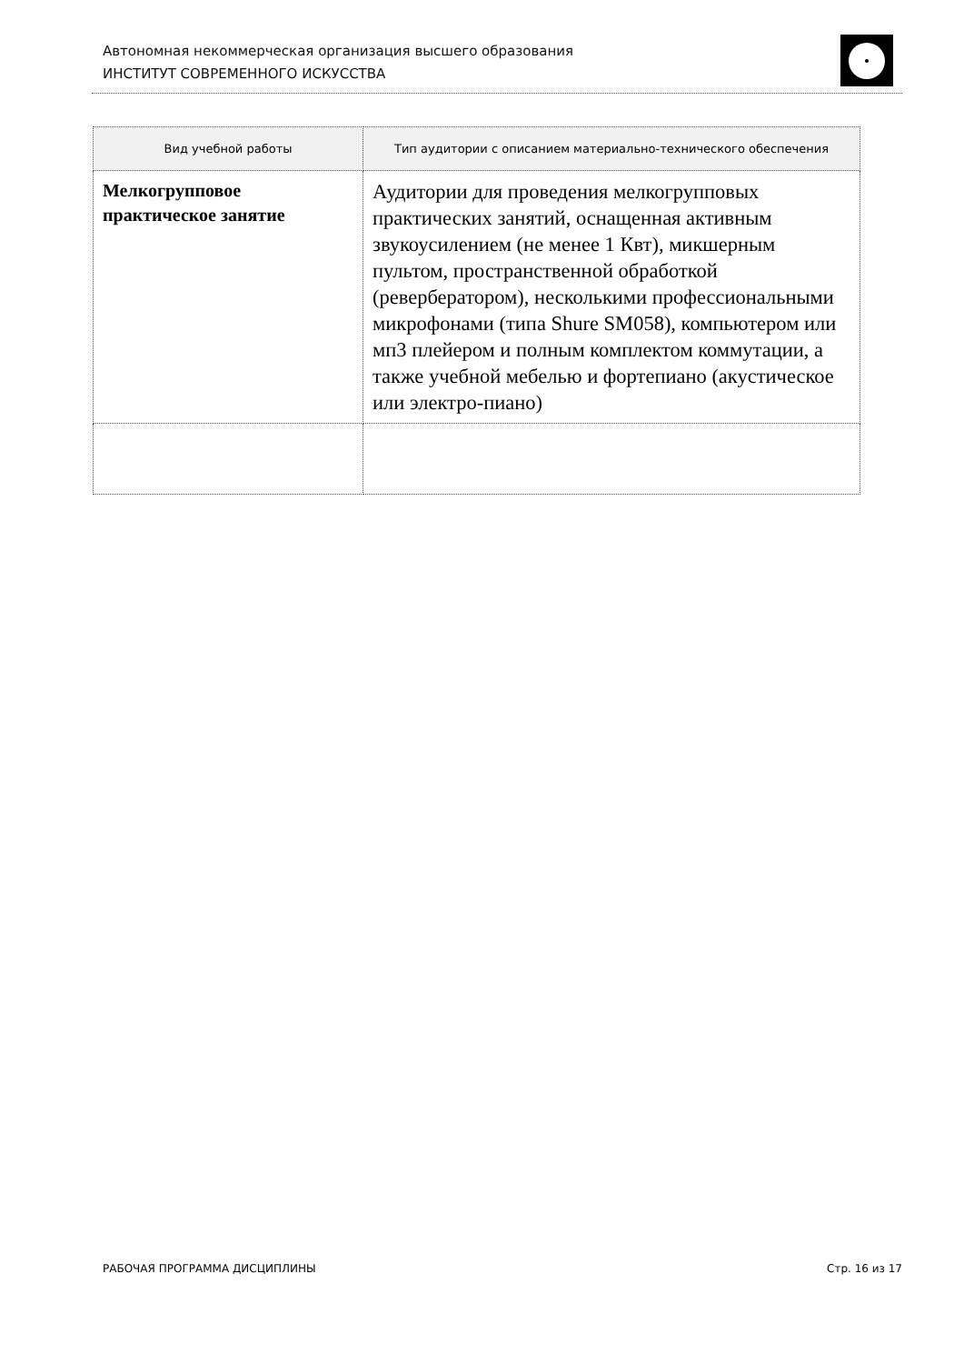Автономная некоммерческая организация высшего образования
ИНСТИТУТ СОВРЕМЕННОГО ИСКУССТВА
| Вид учебной работы | Тип аудитории с описанием материально-технического обеспечения |
| --- | --- |
| Мелкогрупповое практическое занятие | Аудитории для проведения мелкогрупповых практических занятий, оснащенная активным звукоусилением (не менее 1 Квт), микшерным пультом, пространственной обработкой (ревербератором), несколькими профессиональными микрофонами (типа Shure SM058), компьютером или мп3 плейером и полным комплектом коммутации, а также учебной мебелью и фортепиано (акустическое или электро-пиано) |
РАБОЧАЯ ПРОГРАММА ДИСЦИПЛИНЫ Стр. 16 из 17